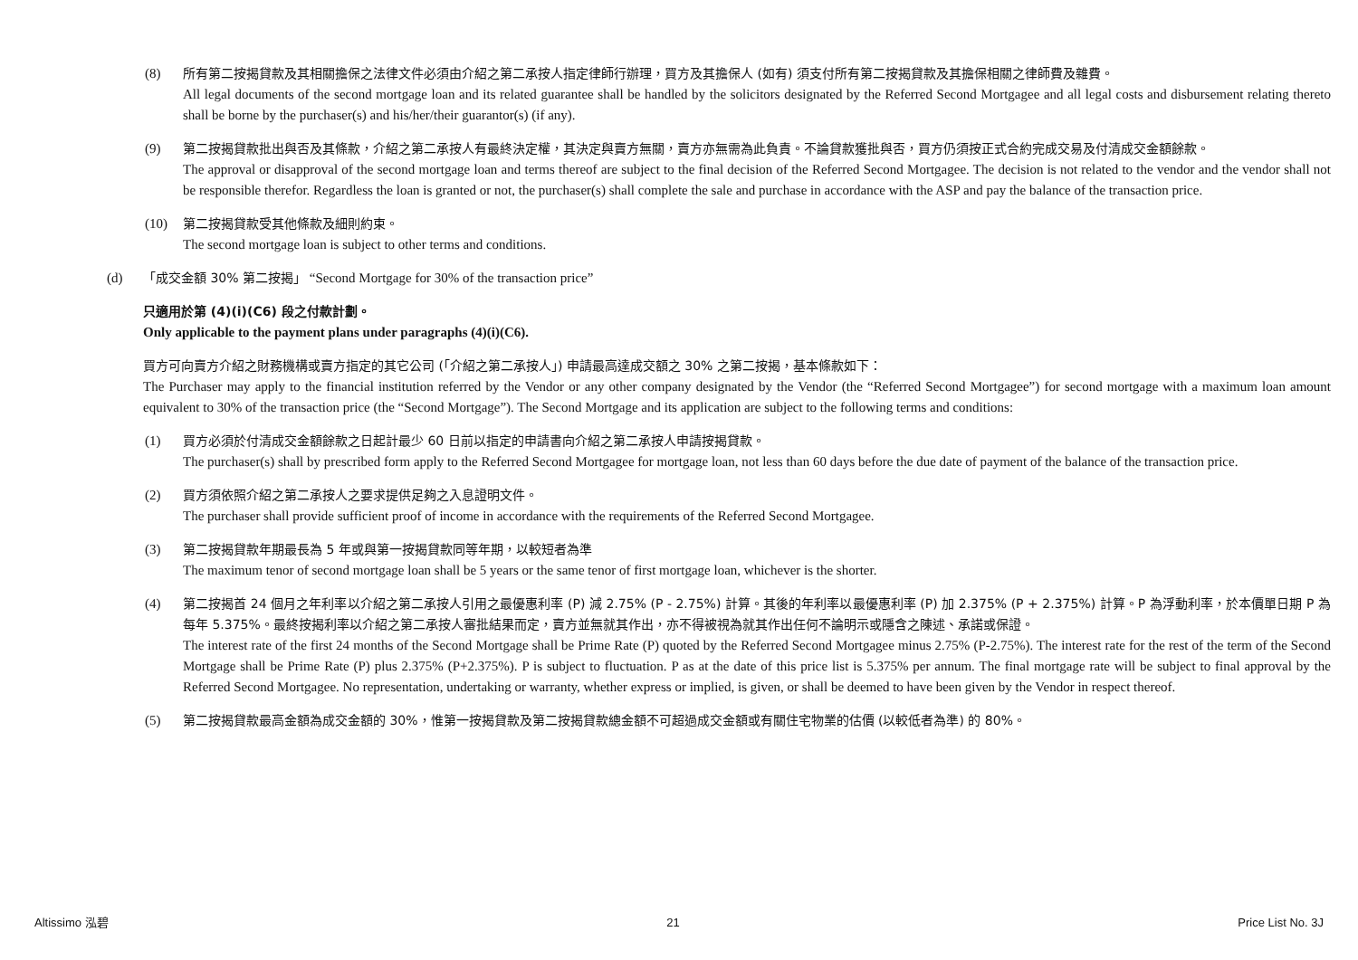(8) 所有第二按揭貸款及其相關擔保之法律文件必須由介紹之第二承按人指定律師行辦理，買方及其擔保人 (如有) 須支付所有第二按揭貸款及其擔保相關之律師費及雜費。
All legal documents of the second mortgage loan and its related guarantee shall be handled by the solicitors designated by the Referred Second Mortgagee and all legal costs and disbursement relating thereto shall be borne by the purchaser(s) and his/her/their guarantor(s) (if any).
(9) 第二按揭貸款批出與否及其條款，介紹之第二承按人有最終決定權，其決定與賣方無關，賣方亦無需為此負責。不論貸款獲批與否，買方仍須按正式合約完成交易及付清成交金額餘款。
The approval or disapproval of the second mortgage loan and terms thereof are subject to the final decision of the Referred Second Mortgagee. The decision is not related to the vendor and the vendor shall not be responsible therefor. Regardless the loan is granted or not, the purchaser(s) shall complete the sale and purchase in accordance with the ASP and pay the balance of the transaction price.
(10) 第二按揭貸款受其他條款及細則約束。
The second mortgage loan is subject to other terms and conditions.
(d) 「成交金額 30% 第二按揭」 “Second Mortgage for 30% of the transaction price”
只適用於第 (4)(i)(C6) 段之付款計劃。
Only applicable to the payment plans under paragraphs (4)(i)(C6).
買方可向賣方介紹之財務機構或賣方指定的其它公司 (「介紹之第二承按人」) 申請最高達成交額之 30% 之第二按揭，基本條款如下：
The Purchaser may apply to the financial institution referred by the Vendor or any other company designated by the Vendor (the “Referred Second Mortgagee”) for second mortgage with a maximum loan amount equivalent to 30% of the transaction price (the “Second Mortgage”). The Second Mortgage and its application are subject to the following terms and conditions:
(1) 買方必須於付清成交金額餘款之日起計最少 60 日前以指定的申請書向介紹之第二承按人申請按揭貸款。
The purchaser(s) shall by prescribed form apply to the Referred Second Mortgagee for mortgage loan, not less than 60 days before the due date of payment of the balance of the transaction price.
(2) 買方須依照介紹之第二承按人之要求提供足夠之入息證明文件。
The purchaser shall provide sufficient proof of income in accordance with the requirements of the Referred Second Mortgagee.
(3) 第二按揭貸款年期最長為 5 年或與第一按揭貸款同等年期，以較短者為準
The maximum tenor of second mortgage loan shall be 5 years or the same tenor of first mortgage loan, whichever is the shorter.
(4) 第二按揭首 24 個月之年利率以介紹之第二承按人引用之最優惠利率 (P) 減 2.75% (P - 2.75%) 計算。其後的年利率以最優惠利率 (P) 加 2.375% (P + 2.375%) 計算。P 為浮動利率，於本價單日期 P 為每年 5.375%。最終按揭利率以介紹之第二承按人審批結果而定，賣方並無就其作出，亦不得被視為就其作出任何不論明示或隱含之陳述、承諾或保證。
The interest rate of the first 24 months of the Second Mortgage shall be Prime Rate (P) quoted by the Referred Second Mortgagee minus 2.75% (P-2.75%). The interest rate for the rest of the term of the Second Mortgage shall be Prime Rate (P) plus 2.375% (P+2.375%). P is subject to fluctuation. P as at the date of this price list is 5.375% per annum. The final mortgage rate will be subject to final approval by the Referred Second Mortgagee. No representation, undertaking or warranty, whether express or implied, is given, or shall be deemed to have been given by the Vendor in respect thereof.
(5) 第二按揭貸款最高金額為成交金額的 30%，惟第一按揭貸款及第二按揭貸款總金額不可超過成交金額或有關住宅物業的估價 (以較低者為準) 的 80%。
Altissimo 泓碧 21 Price List No. 3J